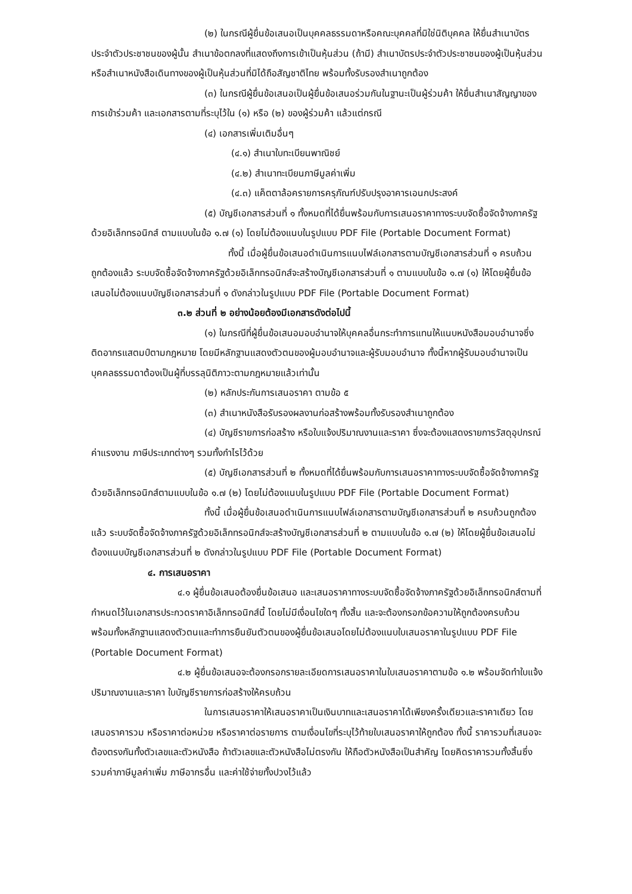(๒) ในกรณีผู้ยื่นข้อเสนอเป็นบุคคลธรรมดาหรือคณะบุคคลที่มิใช่นิติบุคคล ให้ยื่นสำเนาบัตรประจำตัวประชาชนของผู้นั้น สำเนาข้อตกลงที่แสดงถึงการเข้าเป็นหุ้นส่วน (ถ้ามี) สำเนาบัตรประจำตัวประชาชนของผู้เป็นหุ้นส่วน หรือสำเนาหนังสือเดินทางของผู้เป็นหุ้นส่วนที่มิได้ถือสัญชาติไทย พร้อมทั้งรับรองสำเนาถูกต้อง
(๓) ในกรณีผู้ยื่นข้อเสนอเป็นผู้ยื่นข้อเสนอร่วมกันในฐานะเป็นผู้ร่วมค้า ให้ยื่นสำเนาสัญญาของการเข้าร่วมค้า และเอกสารตามที่ระบุไว้ใน (๑) หรือ (๒) ของผู้ร่วมค้า แล้วแต่กรณี
(๔) เอกสารเพิ่มเติมอื่นๆ
(๔.๑) สำเนาใบทะเบียนพาณิชย์
(๔.๒) สำเนาทะเบียนภาษีมูลค่าเพิ่ม
(๔.๓) แค็ตตาล้อครายการครุภัณฑ์ปรับปรุงอาคารเอนกประสงค์
(๕) บัญชีเอกสารส่วนที่ ๑ ทั้งหมดที่ได้ยื่นพร้อมกับการเสนอราคาทางระบบจัดซื้อจัดจ้างภาครัฐด้วยอิเล็กทรอนิกส์ ตามแบบในข้อ ๑.๗ (๑) โดยไม่ต้องแนบในรูปแบบ PDF File (Portable Document Format)
ทั้งนี้ เมื่อผู้ยื่นข้อเสนอดำเนินการแนบไฟล์เอกสารตามบัญชีเอกสารส่วนที่ ๑ ครบถ้วน ถูกต้องแล้ว ระบบจัดซื้อจัดจ้างภาครัฐด้วยอิเล็กทรอนิกส์จะสร้างบัญชีเอกสารส่วนที่ ๑ ตามแบบในข้อ ๑.๗ (๑) ให้โดยผู้ยื่นข้อเสนอไม่ต้องแนบบัญชีเอกสารส่วนที่ ๑ ดังกล่าวในรูปแบบ PDF File (Portable Document Format)
๓.๒ ส่วนที่ ๒ อย่างน้อยต้องมีเอกสารดังต่อไปนี้
(๑) ในกรณีที่ผู้ยื่นข้อเสนอมอบอำนาจให้บุคคลอื่นกระทำการแทนให้แนบหนังสือมอบอำนาจซึ่งติดอากรแสตมป์ตามกฎหมาย โดยมีหลักฐานแสดงตัวตนของผู้มอบอำนาจและผู้รับมอบอำนาจ ทั้งนี้หากผู้รับมอบอำนาจเป็นบุคคลธรรมดาต้องเป็นผู้ที่บรรลุนิติภาวะตามกฎหมายแล้วเท่านั้น
(๒) หลักประกันการเสนอราคา ตามข้อ ๕
(๓) สำเนาหนังสือรับรองผลงานก่อสร้างพร้อมทั้งรับรองสำเนาถูกต้อง
(๔) บัญชีรายการก่อสร้าง หรือใบแจ้งปริมาณงานและราคา ซึ่งจะต้องแสดงรายการวัสดุอุปกรณ์ ค่าแรงงาน ภาษีประเภทต่างๆ รวมทั้งกำไรไว้ด้วย
(๕) บัญชีเอกสารส่วนที่ ๒ ทั้งหมดที่ได้ยื่นพร้อมกับการเสนอราคาทางระบบจัดซื้อจัดจ้างภาครัฐด้วยอิเล็กทรอนิกส์ตามแบบในข้อ ๑.๗ (๒) โดยไม่ต้องแนบในรูปแบบ PDF File (Portable Document Format)
ทั้งนี้ เมื่อผู้ยื่นข้อเสนอดำเนินการแนบไฟล์เอกสารตามบัญชีเอกสารส่วนที่ ๒ ครบถ้วนถูกต้องแล้ว ระบบจัดซื้อจัดจ้างภาครัฐด้วยอิเล็กทรอนิกส์จะสร้างบัญชีเอกสารส่วนที่ ๒ ตามแบบในข้อ ๑.๗ (๒) ให้โดยผู้ยื่นข้อเสนอไม่ต้องแนบบัญชีเอกสารส่วนที่ ๒ ดังกล่าวในรูปแบบ PDF File (Portable Document Format)
๔. การเสนอราคา
๔.๑ ผู้ยื่นข้อเสนอต้องยื่นข้อเสนอ และเสนอราคาทางระบบจัดซื้อจัดจ้างภาครัฐด้วยอิเล็กทรอนิกส์ตามที่กำหนดไว้ในเอกสารประกวดราคาอิเล็กทรอนิกส์นี้ โดยไม่มีเงื่อนไขใดๆ ทั้งสิ้น และจะต้องกรอกข้อความให้ถูกต้องครบถ้วน พร้อมทั้งหลักฐานแสดงตัวตนและทำการยืนยันตัวตนของผู้ยื่นข้อเสนอโดยไม่ต้องแนบใบเสนอราคาในรูปแบบ PDF File (Portable Document Format)
๔.๒ ผู้ยื่นข้อเสนอจะต้องกรอกรายละเอียดการเสนอราคาในใบเสนอราคาตามข้อ ๑.๒ พร้อมจัดทำใบแจ้งปริมาณงานและราคา ใบบัญชีรายการก่อสร้างให้ครบถ้วน
ในการเสนอราคาให้เสนอราคาเป็นเงินบาทและเสนอราคาได้เพียงครั้งเดียวและราคาเดียว โดยเสนอราคารวม หรือราคาต่อหน่วย หรือราคาต่อรายการ ตามเงื่อนไขที่ระบุไว้ท้ายใบเสนอราคาให้ถูกต้อง ทั้งนี้ ราคารวมที่เสนอจะต้องตรงกันทั้งตัวเลขและตัวหนังสือ ถ้าตัวเลขและตัวหนังสือไม่ตรงกัน ให้ถือตัวหนังสือเป็นสำคัญ โดยคิดราคารวมทั้งสิ้นซึ่งรวมค่าภาษีมูลค่าเพิ่ม ภาษีอากรอื่น และค่าใช้จ่ายทั้งปวงไว้แล้ว